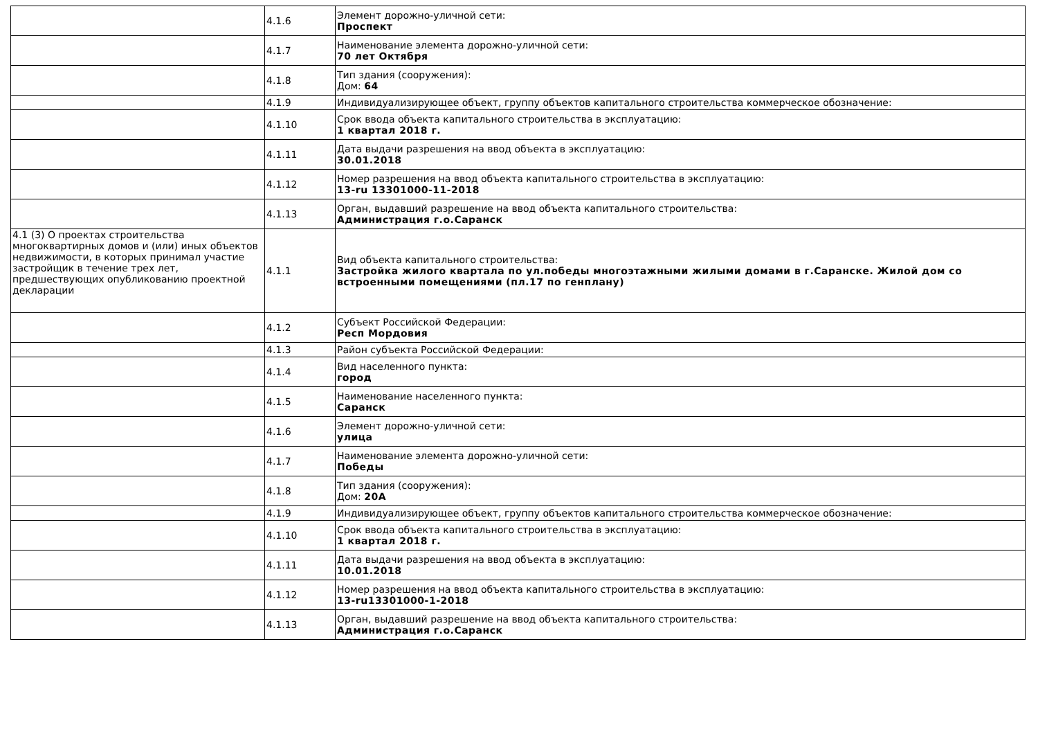| | 4.1.6 | Элемент дорожно-уличной сети: Проспект |
| | 4.1.7 | Наименование элемента дорожно-уличной сети: 70 лет Октября |
| | 4.1.8 | Тип здания (сооружения): Дом: 64 |
| | 4.1.9 | Индивидуализирующее объект, группу объектов капитального строительства коммерческое обозначение: |
| | 4.1.10 | Срок ввода объекта капитального строительства в эксплуатацию: 1 квартал 2018 г. |
| | 4.1.11 | Дата выдачи разрешения на ввод объекта в эксплуатацию: 30.01.2018 |
| | 4.1.12 | Номер разрешения на ввод объекта капитального строительства в эксплуатацию: 13-ru 13301000-11-2018 |
| | 4.1.13 | Орган, выдавший разрешение на ввод объекта капитального строительства: Администрация г.о.Саранск |
| 4.1 (3) О проектах строительства многоквартирных домов и (или) иных объектов недвижимости, в которых принимал участие застройщик в течение трех лет, предшествующих опубликованию проектной декларации | 4.1.1 | Вид объекта капитального строительства: Застройка жилого квартала по ул.победы многоэтажными жилыми домами в г.Саранске. Жилой дом со встроенными помещениями (пл.17 по генплану) |
| | 4.1.2 | Субъект Российской Федерации: Респ Мордовия |
| | 4.1.3 | Район субъекта Российской Федерации: |
| | 4.1.4 | Вид населенного пункта: город |
| | 4.1.5 | Наименование населенного пункта: Саранск |
| | 4.1.6 | Элемент дорожно-уличной сети: улица |
| | 4.1.7 | Наименование элемента дорожно-уличной сети: Победы |
| | 4.1.8 | Тип здания (сооружения): Дом: 20А |
| | 4.1.9 | Индивидуализирующее объект, группу объектов капитального строительства коммерческое обозначение: |
| | 4.1.10 | Срок ввода объекта капитального строительства в эксплуатацию: 1 квартал 2018 г. |
| | 4.1.11 | Дата выдачи разрешения на ввод объекта в эксплуатацию: 10.01.2018 |
| | 4.1.12 | Номер разрешения на ввод объекта капитального строительства в эксплуатацию: 13-ru13301000-1-2018 |
| | 4.1.13 | Орган, выдавший разрешение на ввод объекта капитального строительства: Администрация г.о.Саранск |